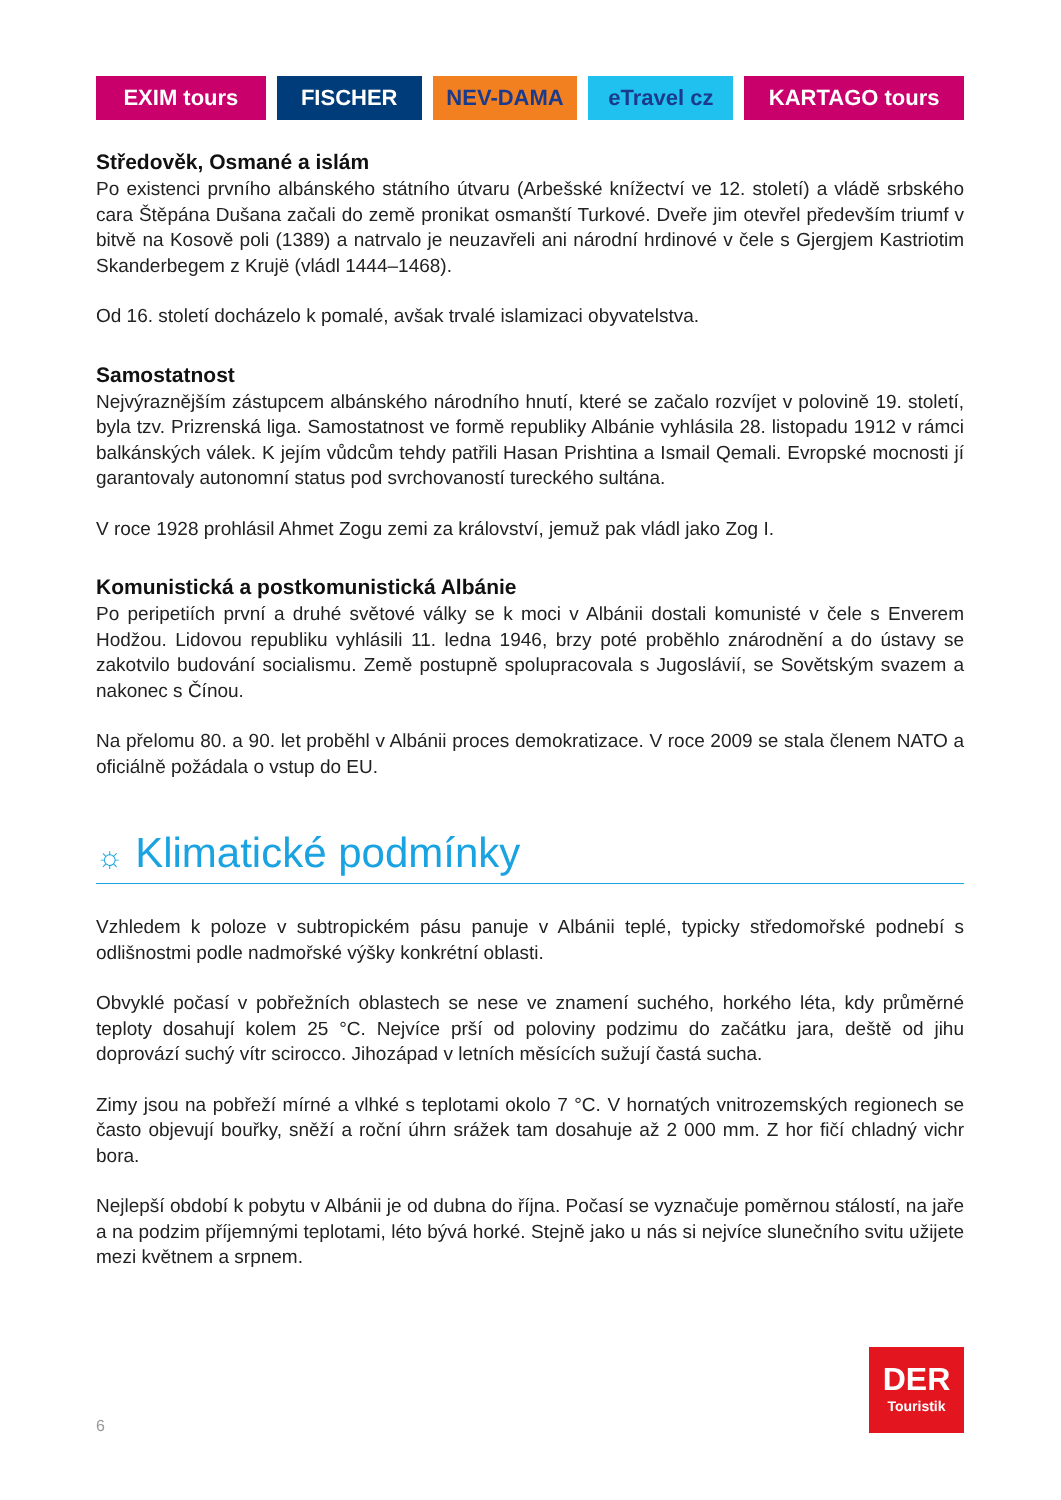EXIM tours FISCHER NEV-DAMA eTravel cz KARTAGO tours
Středověk, Osmané a islám
Po existenci prvního albánského státního útvaru (Arbešské knížectví ve 12. století) a vládě srbského cara Štěpána Dušana začali do země pronikat osmanští Turkové. Dveře jim otevřel především triumf v bitvě na Kosově poli (1389) a natrvalo je neuzavřeli ani národní hrdinové v čele s Gjergjem Kastriotim Skanderbegem z Krujë (vládl 1444–1468).
Od 16. století docházelo k pomalé, avšak trvalé islamizaci obyvatelstva.
Samostatnost
Nejvýraznějším zástupcem albánského národního hnutí, které se začalo rozvíjet v polovině 19. století, byla tzv. Prizrenská liga. Samostatnost ve formě republiky Albánie vyhlásila 28. listopadu 1912 v rámci balkánských válek. K jejím vůdcům tehdy patřili Hasan Prishtina a Ismail Qemali. Evropské mocnosti jí garantovaly autonomní status pod svrchovaností tureckého sultána.
V roce 1928 prohlásil Ahmet Zogu zemi za království, jemuž pak vládl jako Zog I.
Komunistická a postkomunistická Albánie
Po peripetiích první a druhé světové války se k moci v Albánii dostali komunisté v čele s Enverem Hodžou. Lidovou republiku vyhlásili 11. ledna 1946, brzy poté proběhlo znárodnění a do ústavy se zakotvilo budování socialismu. Země postupně spolupracovala s Jugoslávií, se Sovětským svazem a nakonec s Čínou.
Na přelomu 80. a 90. let proběhl v Albánii proces demokratizace. V roce 2009 se stala členem NATO a oficiálně požádala o vstup do EU.
☼ Klimatické podmínky
Vzhledem k poloze v subtropickém pásu panuje v Albánii teplé, typicky středomořské podnebí s odlišnostmi podle nadmořské výšky konkrétní oblasti.
Obvyklé počasí v pobřežních oblastech se nese ve znamení suchého, horkého léta, kdy průměrné teploty dosahují kolem 25 °C. Nejvíce prší od poloviny podzimu do začátku jara, deště od jihu doprovází suchý vítr scirocco. Jihozápad v letních měsících sužují častá sucha.
Zimy jsou na pobřeží mírné a vlhké s teplotami okolo 7 °C. V hornatých vnitrozemských regionech se často objevují bouřky, sněží a roční úhrn srážek tam dosahuje až 2 000 mm. Z hor fičí chladný vichr bora.
Nejlepší období k pobytu v Albánii je od dubna do října. Počasí se vyznačuje poměrnou stálostí, na jaře a na podzim příjemnými teplotami, léto bývá horké. Stejně jako u nás si nejvíce slunečního svitu užijete mezi květnem a srpnem.
6
DER
Touristik